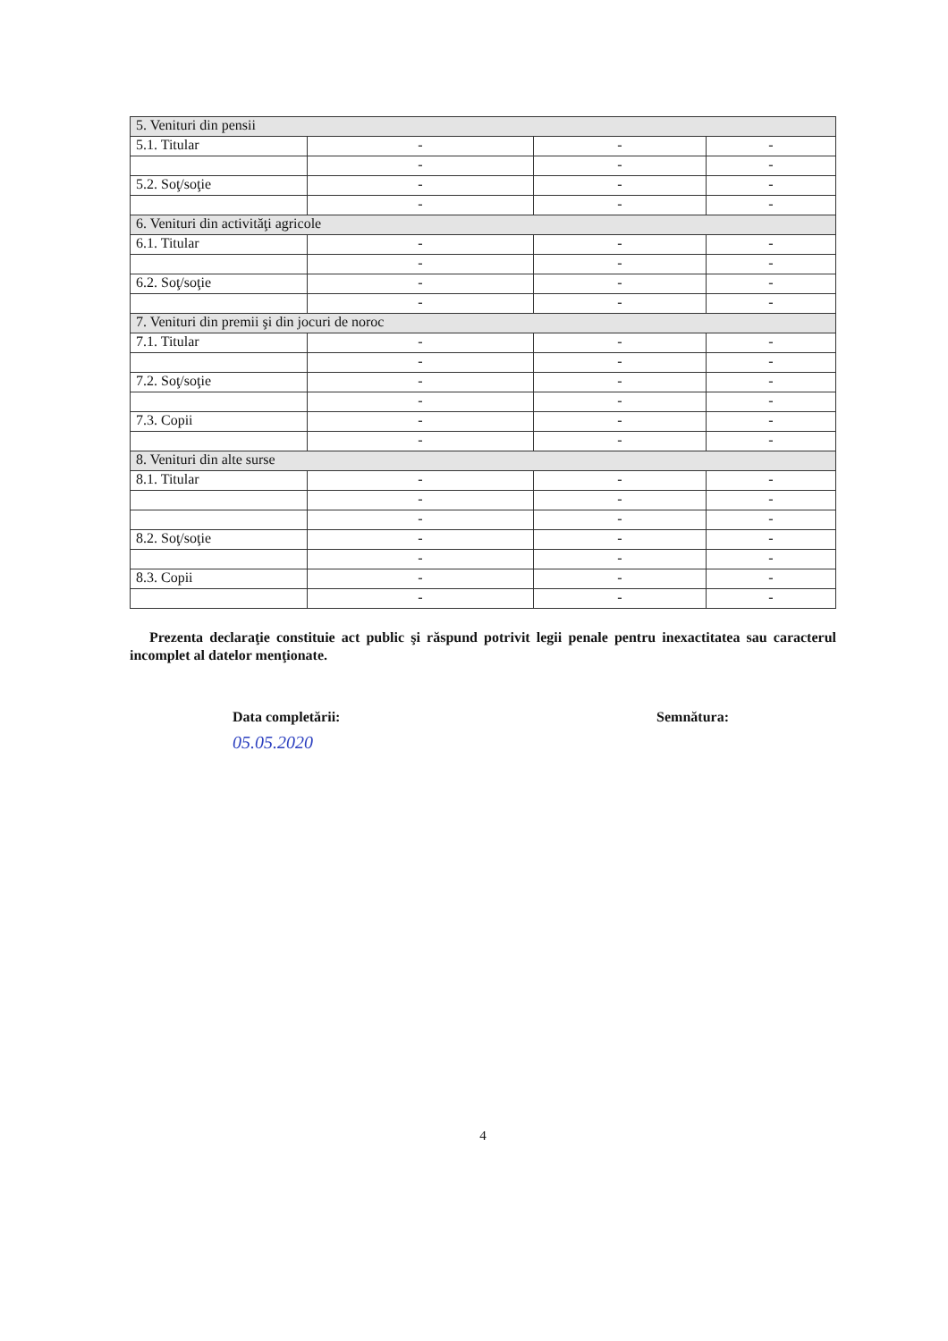| 5. Venituri din pensii | | | |
| 5.1. Titular | - | - | - |
| | - | - | - |
| 5.2. Soţ/soţie | - | - | - |
| | - | - | - |
| 6. Venituri din activităţi agricole | | | |
| 6.1. Titular | - | - | - |
| | - | - | - |
| 6.2. Soţ/soţie | - | - | - |
| | - | - | - |
| 7. Venituri din premii şi din jocuri de noroc | | | |
| 7.1. Titular | - | - | - |
| | - | - | - |
| 7.2. Soţ/soţie | - | - | - |
| | - | - | - |
| 7.3. Copii | - | - | - |
| | - | - | - |
| 8. Venituri din alte surse | | | |
| 8.1. Titular | - | - | - |
| | - | - | - |
| | - | - | - |
| 8.2. Soţ/soţie | - | - | - |
| | - | - | - |
| 8.3. Copii | - | - | - |
| | - | - | - |
Prezenta declaraţie constituie act public şi răspund potrivit legii penale pentru inexactitatea sau caracterul incomplet al datelor menţionate.
Data completării:
05.05.2020
Semnătura:
4